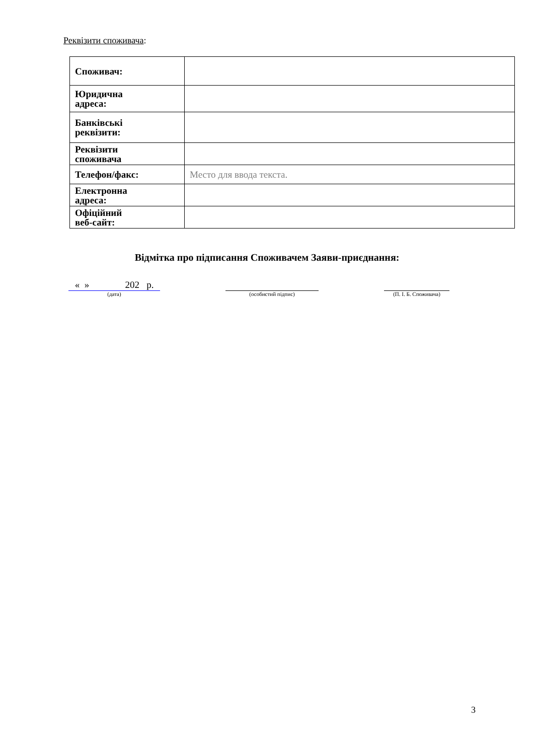Реквізити споживача:
| Споживач: | |
| Юридична адреса: | |
| Банківські реквізити: | |
| Реквізити споживача | |
| Телефон/факс: | Место для ввода текста. |
| Електронна адреса: | |
| Офіційний веб-сайт: | |
Відмітка про підписання Споживачем Заяви-приєднання:
« » 202 р.
(дата)
(особистий підпис) (П. І. Б. Споживача)
3